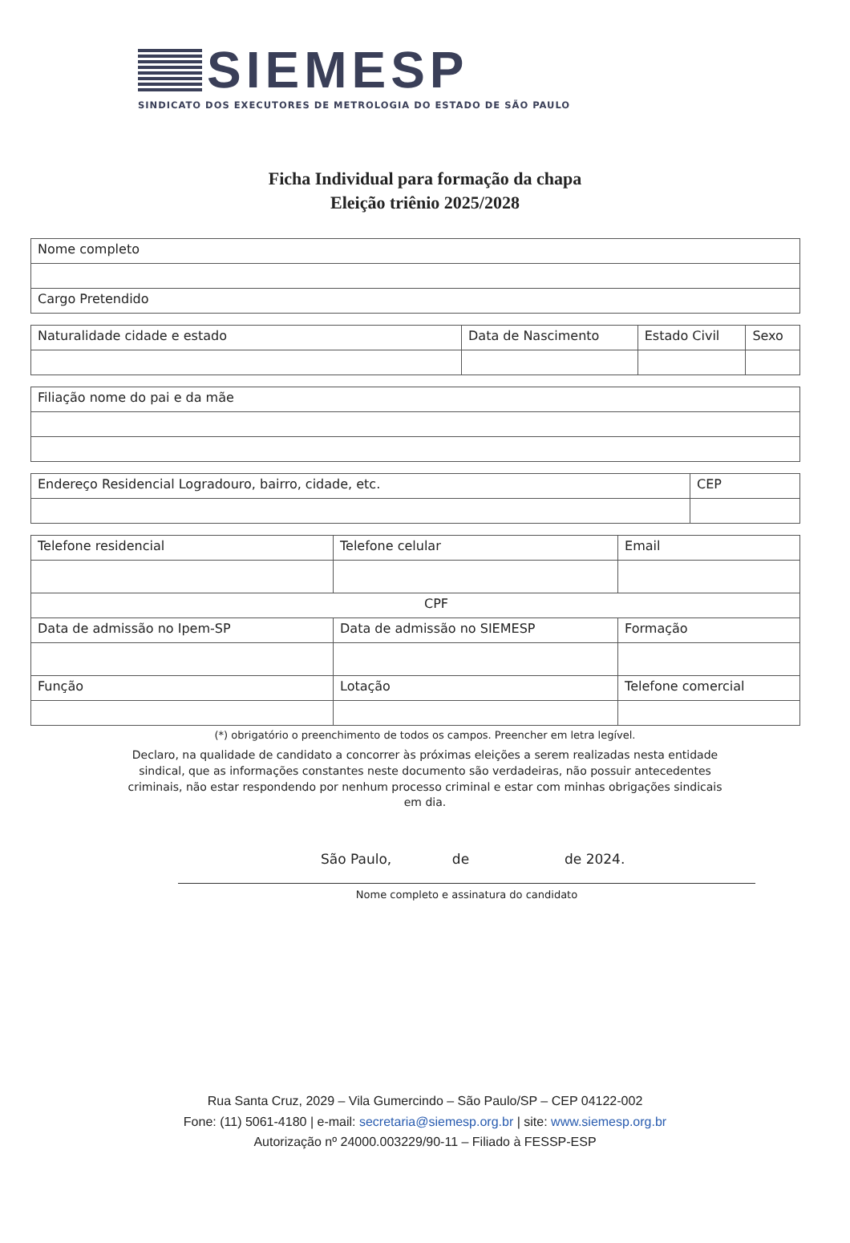SIEMESP
SINDICATO DOS EXECUTORES DE METROLOGIA DO ESTADO DE SÃO PAULO
Ficha Individual para formação da chapa
Eleição triênio 2025/2028
| Nome completo |
| Cargo Pretendido |
| Naturalidade cidade e estado | Data de Nascimento | Estado Civil | Sexo |
| Filiação nome do pai e da mãe |
| Endereço Residencial Logradouro, bairro, cidade, etc. | CEP |
| Telefone residencial | Telefone celular | Email |
| CPF | | |
| Data de admissão no Ipem-SP | Data de admissão no SIEMESP | Formação |
| Função | Lotação | Telefone comercial |
(*) obrigatório o preenchimento de todos os campos. Preencher em letra legível.
Declaro, na qualidade de candidato a concorrer às próximas eleições a serem realizadas nesta entidade sindical, que as informações constantes neste documento são verdadeiras, não possuir antecedentes criminais, não estar respondendo por nenhum processo criminal e estar com minhas obrigações sindicais em dia.
São Paulo, de de 2024.
Nome completo e assinatura do candidato
Rua Santa Cruz, 2029 – Vila Gumercindo – São Paulo/SP – CEP 04122-002
Fone: (11) 5061-4180 | e-mail: secretaria@siemesp.org.br | site: www.siemesp.org.br
Autorização nº 24000.003229/90-11 – Filiado à FESSP-ESP